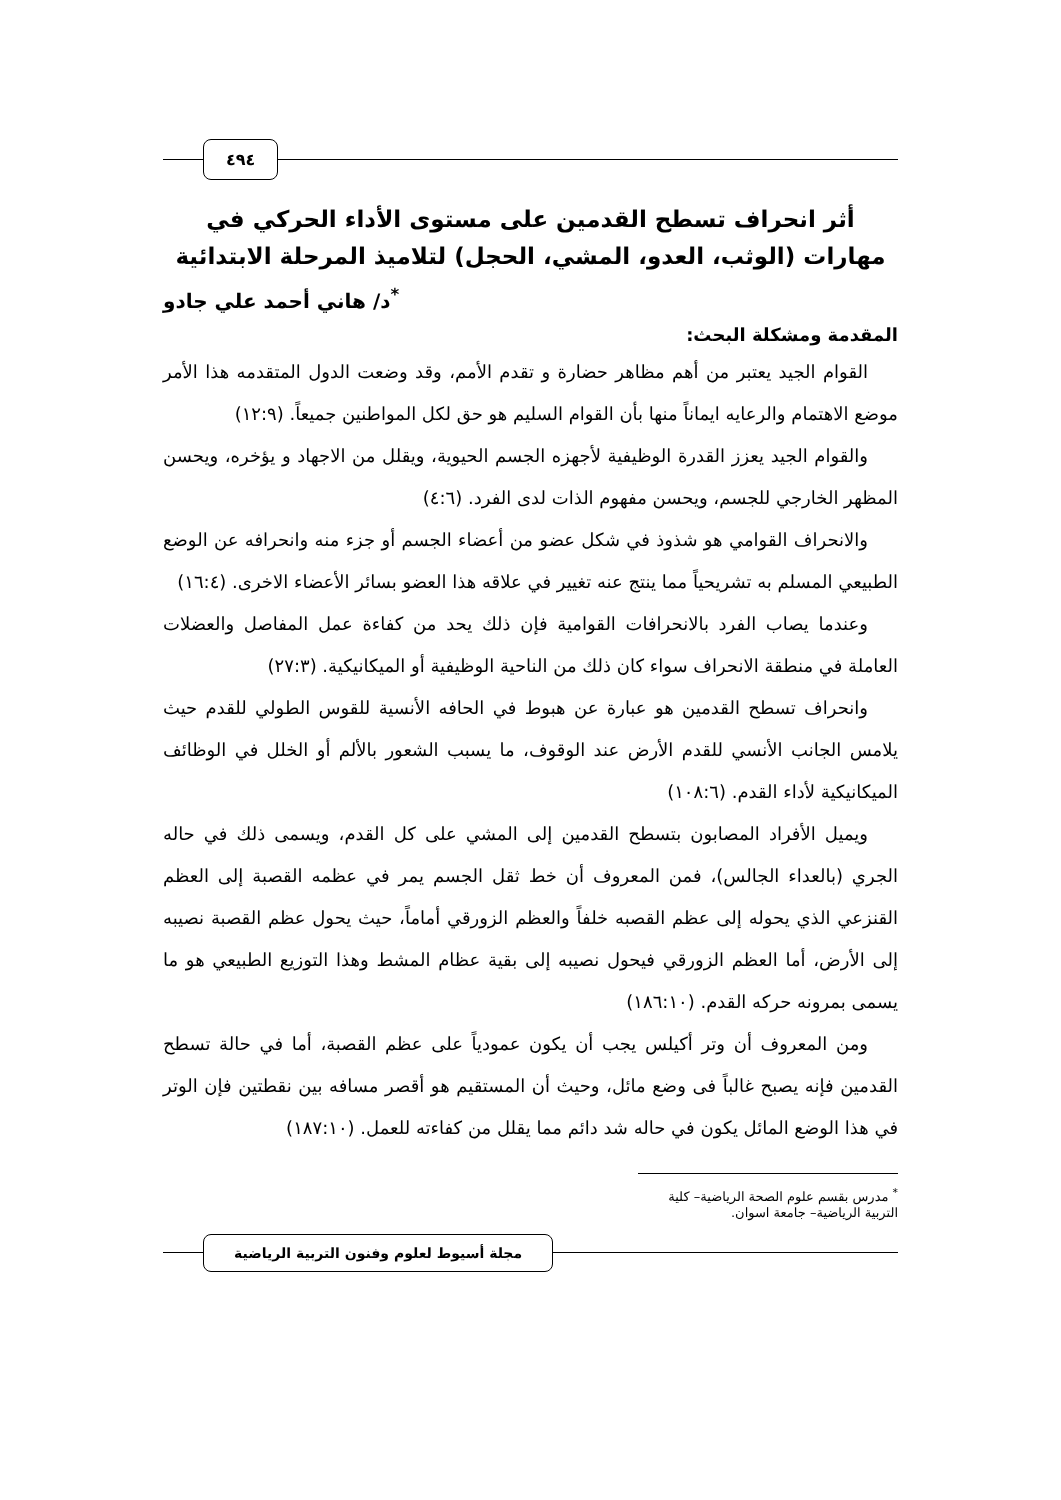٤٩٤
أثر انحراف تسطح القدمين على مستوى الأداء الحركي في مهارات (الوثب، العدو، المشي، الحجل) لتلاميذ المرحلة الابتدائية
<sup>*</sup> د/ هاني أحمد علي جادو
المقدمة ومشكلة البحث:
القوام الجيد يعتبر من أهم مظاهر حضارة و تقدم الأمم، وقد وضعت الدول المتقدمه هذا الأمر موضع الاهتمام والرعايه ايماناً منها بأن القوام السليم هو حق لكل المواطنين جميعاً. (١٢:٩)
والقوام الجيد يعزز القدرة الوظيفية لأجهزه الجسم الحيوية، ويقلل من الاجهاد و يؤخره، ويحسن المظهر الخارجي للجسم، ويحسن مفهوم الذات لدى الفرد. (٤:٦)
والانحراف القوامي هو شذوذ في شكل عضو من أعضاء الجسم أو جزء منه وانحرافه عن الوضع الطبيعي المسلم به تشريحياً مما ينتج عنه تغيير في علاقه هذا العضو بسائر الأعضاء الاخرى. (١٦:٤)
وعندما يصاب الفرد بالانحرافات القوامية فإن ذلك يحد من كفاءة عمل المفاصل والعضلات العاملة في منطقة الانحراف سواء كان ذلك من الناحية الوظيفية أو الميكانيكية. (٢٧:٣)
وانحراف تسطح القدمين هو عبارة عن هبوط في الحافه الأنسية للقوس الطولي للقدم حيث يلامس الجانب الأنسي للقدم الأرض عند الوقوف، ما يسبب الشعور بالألم أو الخلل في الوظائف الميكانيكية لأداء القدم. (١٠٨:٦)
ويميل الأفراد المصابون بتسطح القدمين إلى المشي على كل القدم، ويسمى ذلك في حاله الجري (بالعداء الجالس)، فمن المعروف أن خط ثقل الجسم يمر في عظمه القصبة إلى العظم القنزعي الذي يحوله إلى عظم القصبه خلفاً والعظم الزورقي أماماً، حيث يحول عظم القصبة نصيبه إلى الأرض، أما العظم الزورقي فيحول نصيبه إلى بقية عظام المشط وهذا التوزيع الطبيعي هو ما يسمى بمرونه حركه القدم. (١٨٦:١٠)
ومن المعروف أن وتر أكيلس يجب أن يكون عمودياً على عظم القصبة، أما في حالة تسطح القدمين فإنه يصبح غالباً فى وضع مائل، وحيث أن المستقيم هو أقصر مسافه بين نقطتين فإن الوتر في هذا الوضع المائل يكون في حاله شد دائم مما يقلل من كفاءته للعمل. (١٨٧:١٠)
<sup>*</sup> مدرس بقسم علوم الصحة الرياضية– كلية التربية الرياضية– جامعة اسوان.
مجلة أسيوط لعلوم وفنون التربية الرياضية